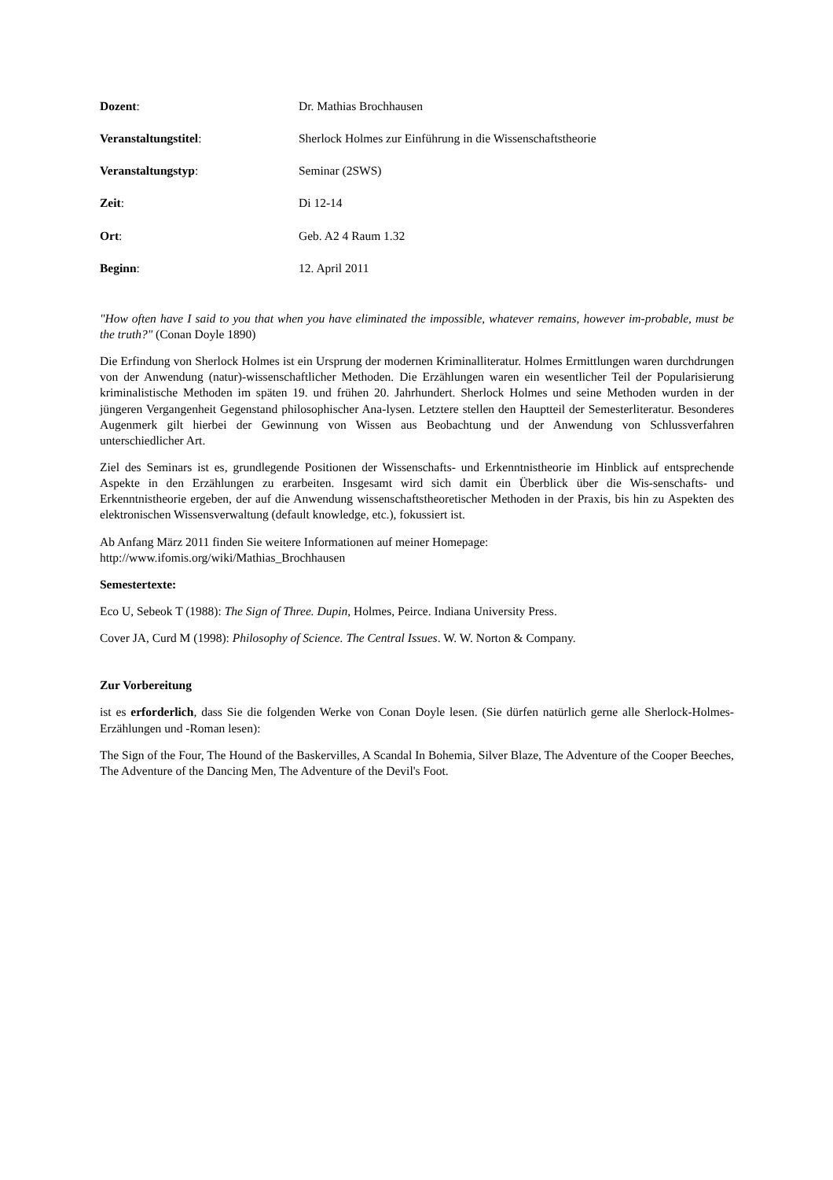Dozent: Dr. Mathias Brochhausen
Veranstaltungstitel: Sherlock Holmes zur Einführung in die Wissenschaftstheorie
Veranstaltungstyp: Seminar (2SWS)
Zeit: Di 12-14
Ort: Geb. A2 4 Raum 1.32
Beginn: 12. April 2011
"How often have I said to you that when you have eliminated the impossible, whatever remains, however im-probable, must be the truth?" (Conan Doyle 1890)
Die Erfindung von Sherlock Holmes ist ein Ursprung der modernen Kriminalliteratur. Holmes Ermittlungen waren durchdrungen von der Anwendung (natur)-wissenschaftlicher Methoden. Die Erzählungen waren ein wesentlicher Teil der Popularisierung kriminalistische Methoden im späten 19. und frühen 20. Jahrhundert. Sherlock Holmes und seine Methoden wurden in der jüngeren Vergangenheit Gegenstand philosophischer Ana-lysen. Letztere stellen den Hauptteil der Semesterliteratur. Besonderes Augenmerk gilt hierbei der Gewinnung von Wissen aus Beobachtung und der Anwendung von Schlussverfahren unterschiedlicher Art.
Ziel des Seminars ist es, grundlegende Positionen der Wissenschafts- und Erkenntnistheorie im Hinblick auf entsprechende Aspekte in den Erzählungen zu erarbeiten. Insgesamt wird sich damit ein Überblick über die Wis-senschafts- und Erkenntnistheorie ergeben, der auf die Anwendung wissenschaftstheoretischer Methoden in der Praxis, bis hin zu Aspekten des elektronischen Wissensverwaltung (default knowledge, etc.), fokussiert ist.
Ab Anfang März 2011 finden Sie weitere Informationen auf meiner Homepage:
http://www.ifomis.org/wiki/Mathias_Brochhausen
Semestertexte:
Eco U, Sebeok T (1988): The Sign of Three. Dupin, Holmes, Peirce. Indiana University Press.
Cover JA, Curd M (1998): Philosophy of Science. The Central Issues. W. W. Norton & Company.
Zur Vorbereitung
ist es erforderlich, dass Sie die folgenden Werke von Conan Doyle lesen. (Sie dürfen natürlich gerne alle Sherlock-Holmes-Erzählungen und -Roman lesen):
The Sign of the Four, The Hound of the Baskervilles, A Scandal In Bohemia, Silver Blaze, The Adventure of the Cooper Beeches, The Adventure of the Dancing Men, The Adventure of the Devil's Foot.